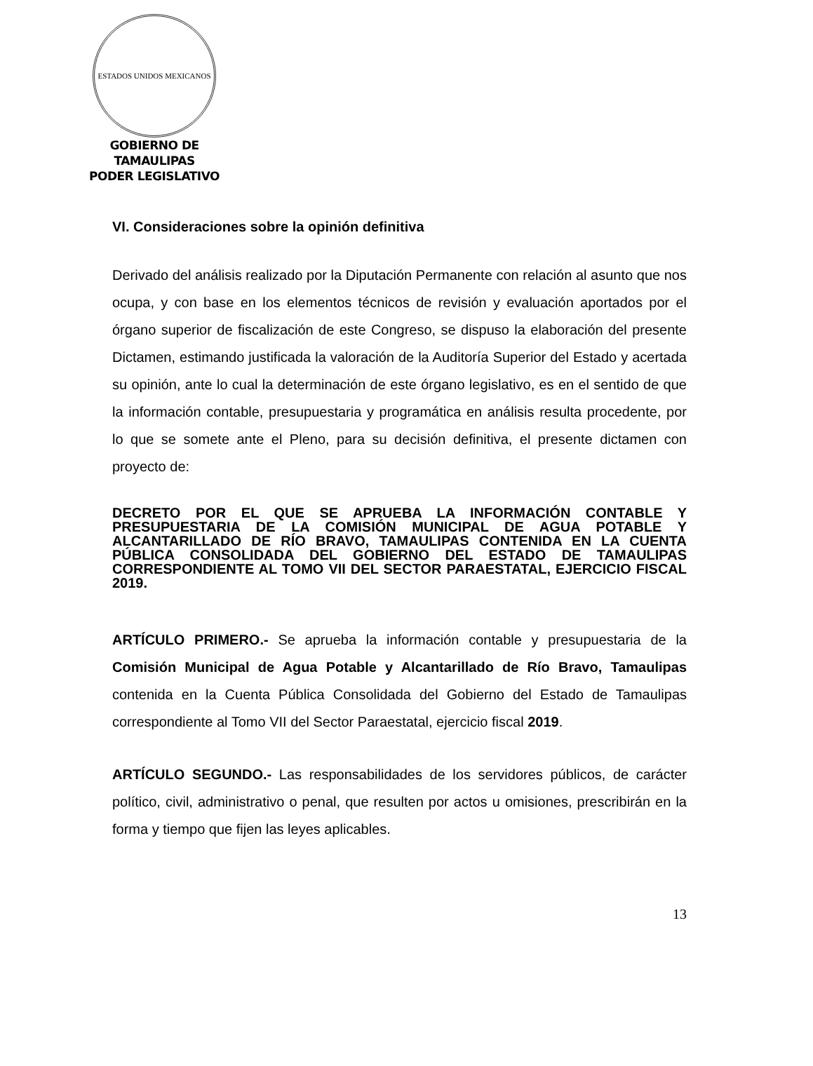ESTADOS UNIDOS MEXICANOS
GOBIERNO DE TAMAULIPAS
PODER LEGISLATIVO
VI. Consideraciones sobre la opinión definitiva
Derivado del análisis realizado por la Diputación Permanente con relación al asunto que nos ocupa, y con base en los elementos técnicos de revisión y evaluación aportados por el órgano superior de fiscalización de este Congreso, se dispuso la elaboración del presente Dictamen, estimando justificada la valoración de la Auditoría Superior del Estado y acertada su opinión, ante lo cual la determinación de este órgano legislativo, es en el sentido de que la información contable, presupuestaria y programática en análisis resulta procedente, por lo que se somete ante el Pleno, para su decisión definitiva, el presente dictamen con proyecto de:
DECRETO POR EL QUE SE APRUEBA LA INFORMACIÓN CONTABLE Y PRESUPUESTARIA DE LA COMISIÓN MUNICIPAL DE AGUA POTABLE Y ALCANTARILLADO DE RÍO BRAVO, TAMAULIPAS CONTENIDA EN LA CUENTA PÚBLICA CONSOLIDADA DEL GOBIERNO DEL ESTADO DE TAMAULIPAS CORRESPONDIENTE AL TOMO VII DEL SECTOR PARAESTATAL, EJERCICIO FISCAL 2019.
ARTÍCULO PRIMERO.- Se aprueba la información contable y presupuestaria de la Comisión Municipal de Agua Potable y Alcantarillado de Río Bravo, Tamaulipas contenida en la Cuenta Pública Consolidada del Gobierno del Estado de Tamaulipas correspondiente al Tomo VII del Sector Paraestatal, ejercicio fiscal 2019.
ARTÍCULO SEGUNDO.- Las responsabilidades de los servidores públicos, de carácter político, civil, administrativo o penal, que resulten por actos u omisiones, prescribirán en la forma y tiempo que fijen las leyes aplicables.
13